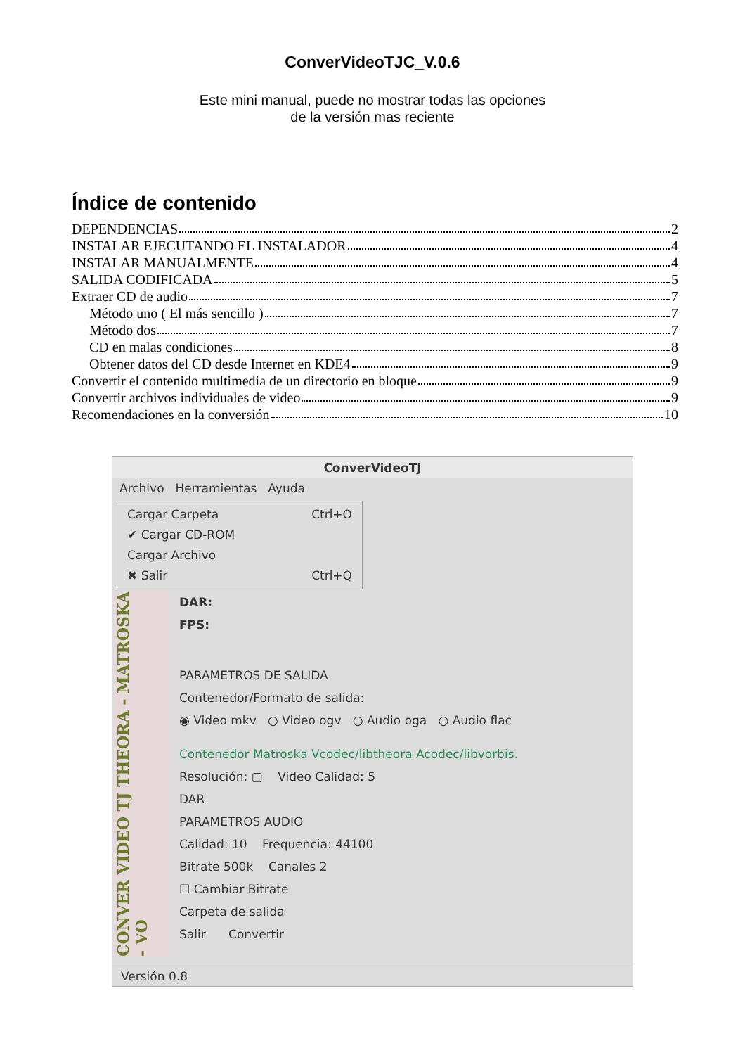ConverVideoTJC_V.0.6
Este mini manual, puede no mostrar todas las opciones
de la versión mas reciente
Índice de contenido
DEPENDENCIAS 2
INSTALAR EJECUTANDO EL INSTALADOR 4
INSTALAR MANUALMENTE 4
SALIDA CODIFICADA 5
Extraer CD de audio 7
Método uno ( El más sencillo ) 7
Método dos 7
CD en malas condiciones 8
Obtener datos del CD desde Internet en KDE4 9
Convertir el contenido multimedia de un directorio en bloque 9
Convertir archivos individuales de video 9
Recomendaciones en la conversión 10
ConverVideoTJ
Archivo Herramientas Ayuda
Cargar Carpeta Ctrl+O
✔ Cargar CD-ROM
Cargar Archivo
✖ Salir Ctrl+Q
CONVER VIDEO TJ THEORA - MATROSKA - VO
DAR:
FPS:
PARAMETROS DE SALIDA
Contenedor/Formato de salida:
◉ Video mkv ○ Video ogv ○ Audio oga ○ Audio flac
Contenedor Matroska Vcodec/libtheora Acodec/libvorbis.
Resolución: ▢ Video Calidad: 5
DAR
PARAMETROS AUDIO
Calidad: 10 Frequencia: 44100
Bitrate 500k Canales 2
☐ Cambiar Bitrate
Carpeta de salida
Salir Convertir
Versión 0.8